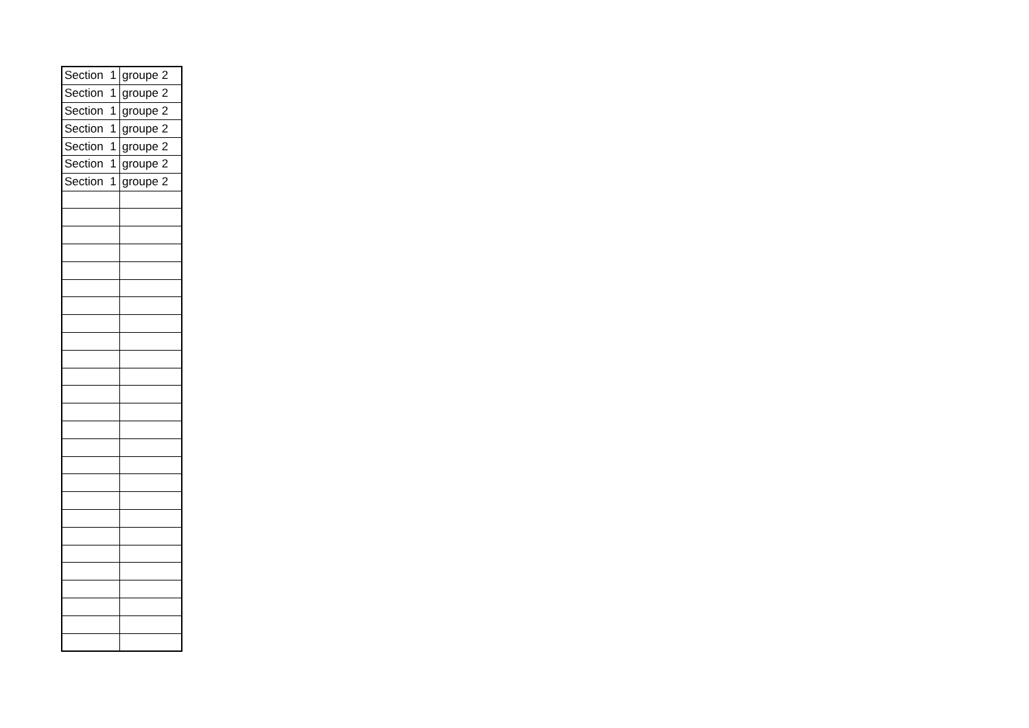| Section 1 | groupe 2 |
| Section 1 | groupe 2 |
| Section 1 | groupe 2 |
| Section 1 | groupe 2 |
| Section 1 | groupe 2 |
| Section 1 | groupe 2 |
| Section 1 | groupe 2 |